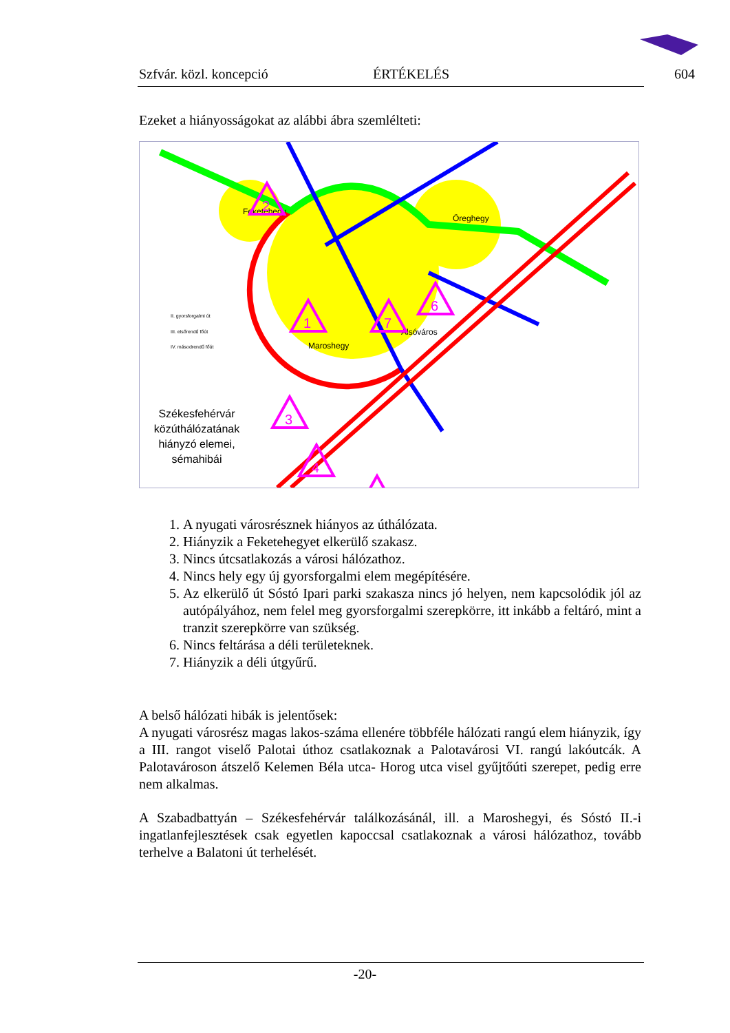Szfvár. közl. koncepció ÉRTÉKELÉS 604
Ezeket a hiányosságokat az alábbi ábra szemlélteti:
Feketehegy
Öreghegy
Alsóváros
Maroshegy
II. gyorsforgalmi út
III. elsőrendű főút
IV. másodrendű főút
Székesfehérvár közúthálózatának hiányzó elemei, sémahibái
2
1
3
4
6
7
1. A nyugati városrésznek hiányos az úthálózata.
2. Hiányzik a Feketehegyet elkerülő szakasz.
3. Nincs útcsatlakozás a városi hálózathoz.
4. Nincs hely egy új gyorsforgalmi elem megépítésére.
5. Az elkerülő út Sóstó Ipari parki szakasza nincs jó helyen, nem kapcsolódik jól az autópályához, nem felel meg gyorsforgalmi szerepkörre, itt inkább a feltáró, mint a tranzit szerepkörre van szükség.
6. Nincs feltárása a déli területeknek.
7. Hiányzik a déli útgyűrű.
A belső hálózati hibák is jelentősek:
A nyugati városrész magas lakos-száma ellenére többféle hálózati rangú elem hiányzik, így a III. rangot viselő Palotai úthoz csatlakoznak a Palotavárosi VI. rangú lakóutcák. A Palotavároson átszelő Kelemen Béla utca- Horog utca visel gyűjtőúti szerepet, pedig erre nem alkalmas.
A Szabadbattyán – Székesfehérvár találkozásánál, ill. a Maroshegyi, és Sóstó II.-i ingatlanfejlesztések csak egyetlen kapoccsal csatlakoznak a városi hálózathoz, tovább terhelve a Balatoni út terhelését.
-20-